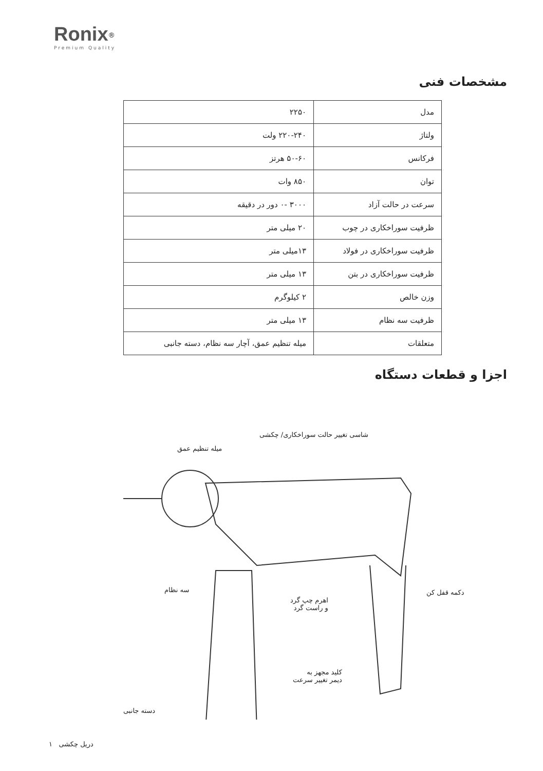Ronix<sup>®</sup>
Premium Quality
مشخصات فنی
| مدل | ۲۲۵۰ |
| ولتاژ | ۲۲۰-۲۴۰ ولت |
| فرکانس | ۵۰-۶۰ هرتز |
| توان | ۸۵۰ وات |
| سرعت در حالت آزاد | ۳۰۰۰ -۰ دور در دقیقه |
| ظرفیت سوراخکاری در چوب | ۲۰ میلی متر |
| ظرفیت سوراخکاری در فولاد | ۱۳میلی متر |
| ظرفیت سوراخکاری در بتن | ۱۳ میلی متر |
| وزن خالص | ۲ کیلوگرم |
| ظرفیت سه نظام | ۱۳ میلی متر |
| متعلقات | میله تنظیم عمق، آچار سه نظام، دسته جانبی |
اجزا و قطعات دستگاه
شاسی تغییر حالت سوراخکاری/ چکشی
میله تنظیم عمق
سه نظام دکمه قفل کن
اهرم چپ گرد
و راست گرد
کلید مجهز به
دیمر تغییر سرعت
دسته جانبی
دریل چکشی ۱